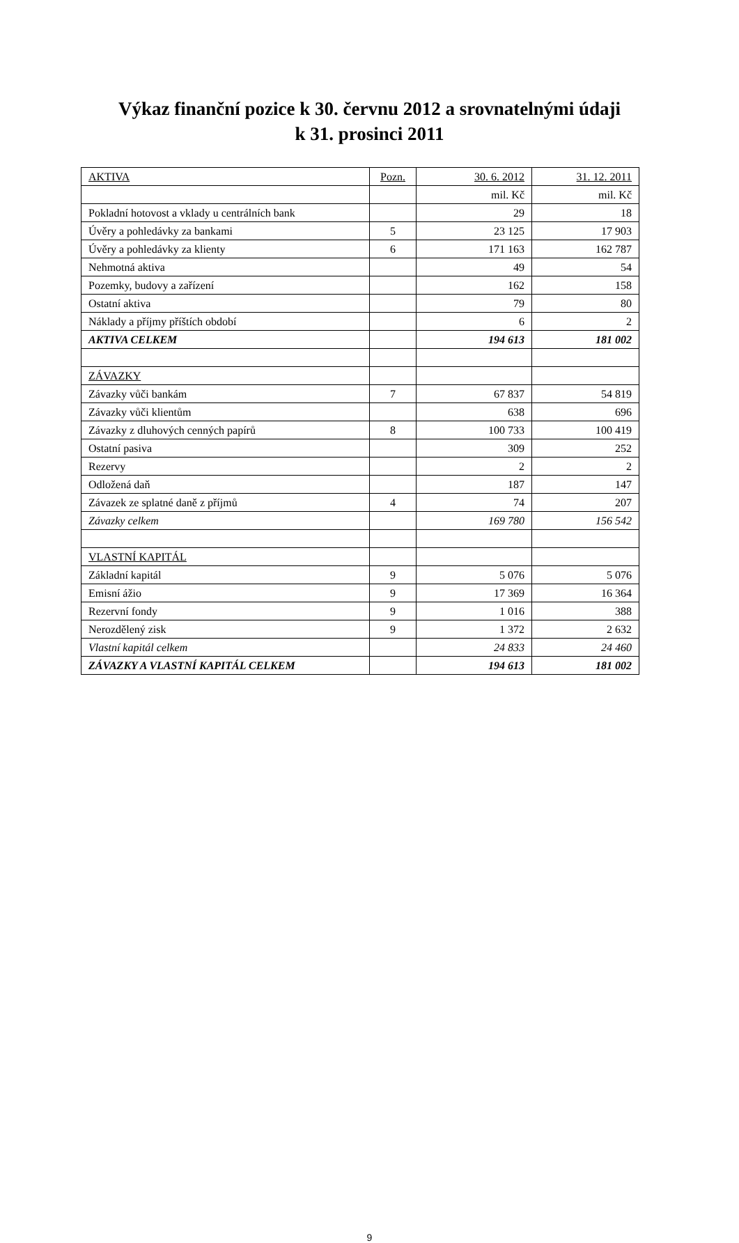Výkaz finanční pozice k 30. červnu 2012 a srovnatelnými údaji
k 31. prosinci 2011
| AKTIVA | Pozn. | 30. 6. 2012 | 31. 12. 2011 |
| --- | --- | --- | --- |
| | | mil. Kč | mil. Kč |
| Pokladní hotovost a vklady u centrálních bank | | 29 | 18 |
| Úvěry a pohledávky za bankami | 5 | 23 125 | 17 903 |
| Úvěry a pohledávky za klienty | 6 | 171 163 | 162 787 |
| Nehmotná aktiva | | 49 | 54 |
| Pozemky, budovy a zařízení | | 162 | 158 |
| Ostatní aktiva | | 79 | 80 |
| Náklady a příjmy příštích období | | 6 | 2 |
| AKTIVA CELKEM | | 194 613 | 181 002 |
| ZÁVAZKY | | | |
| Závazky vůči bankám | 7 | 67 837 | 54 819 |
| Závazky vůči klientům | | 638 | 696 |
| Závazky z dluhových cenných papírů | 8 | 100 733 | 100 419 |
| Ostatní pasiva | | 309 | 252 |
| Rezervy | | 2 | 2 |
| Odložená daň | | 187 | 147 |
| Závazek ze splatné daně z příjmů | 4 | 74 | 207 |
| Závazky celkem | | 169 780 | 156 542 |
| VLASTNÍ KAPITÁL | | | |
| Základní kapitál | 9 | 5 076 | 5 076 |
| Emisní ážio | 9 | 17 369 | 16 364 |
| Rezervní fondy | 9 | 1 016 | 388 |
| Nerozdělený zisk | 9 | 1 372 | 2 632 |
| Vlastní kapitál celkem | | 24 833 | 24 460 |
| ZÁVAZKY A VLASTNÍ KAPITÁL CELKEM | | 194 613 | 181 002 |
9